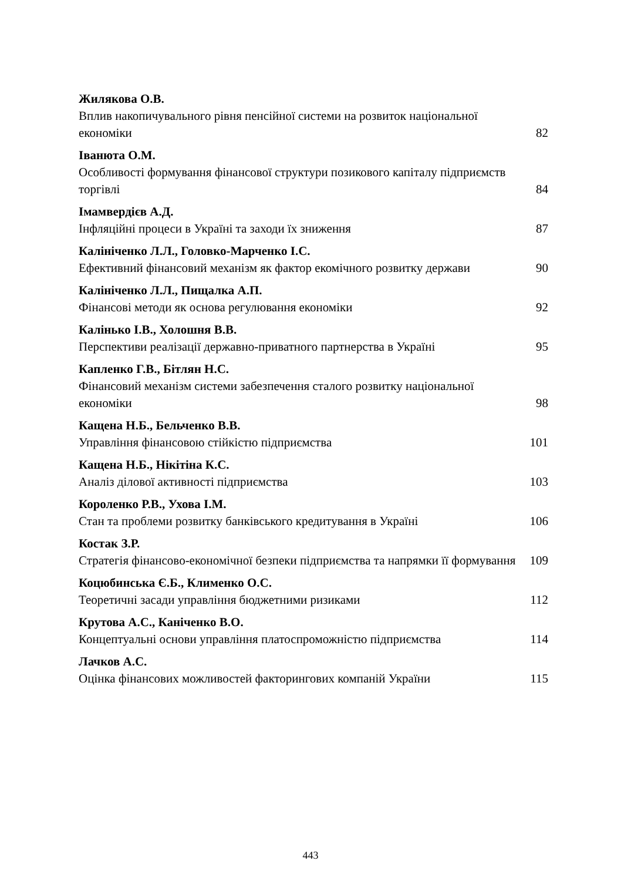Жилякова О.В.
Вплив накопичувального рівня пенсійної системи на розвиток національної економіки 82
Іванюта О.М.
Особливості формування фінансової структури позикового капіталу підприємств торгівлі 84
Імамвердієв А.Д.
Інфляційні процеси в Україні та заходи їх зниження 87
Калініченко Л.Л., Головко-Марченко І.С.
Ефективний фінансовий механізм як фактор екомічного розвитку держави 90
Калініченко Л.Л., Пищалка А.П.
Фінансові методи як основа регулювання економіки 92
Калінько І.В., Холошня В.В.
Перспективи реалізації державно-приватного партнерства в Україні 95
Капленко Г.В., Бітлян Н.С.
Фінансовий механізм системи забезпечення сталого розвитку національної економіки 98
Кащена Н.Б., Бельченко В.В.
Управління фінансовою стійкістю підприємства 101
Кащена Н.Б., Нікітіна К.С.
Аналіз ділової активності підприємства 103
Короленко Р.В., Ухова І.М.
Стан та проблеми розвитку банківського кредитування в Україні 106
Костак З.Р.
Стратегія фінансово-економічної безпеки підприємства та напрямки її формування 109
Коцюбинська Є.Б., Клименко О.С.
Теоретичні засади управління бюджетними ризиками 112
Крутова А.С., Каніченко В.О.
Концептуальні основи управління платоспроможністю підприємства 114
Лачков А.С.
Оцінка фінансових можливостей факторингових компаній України 115
443